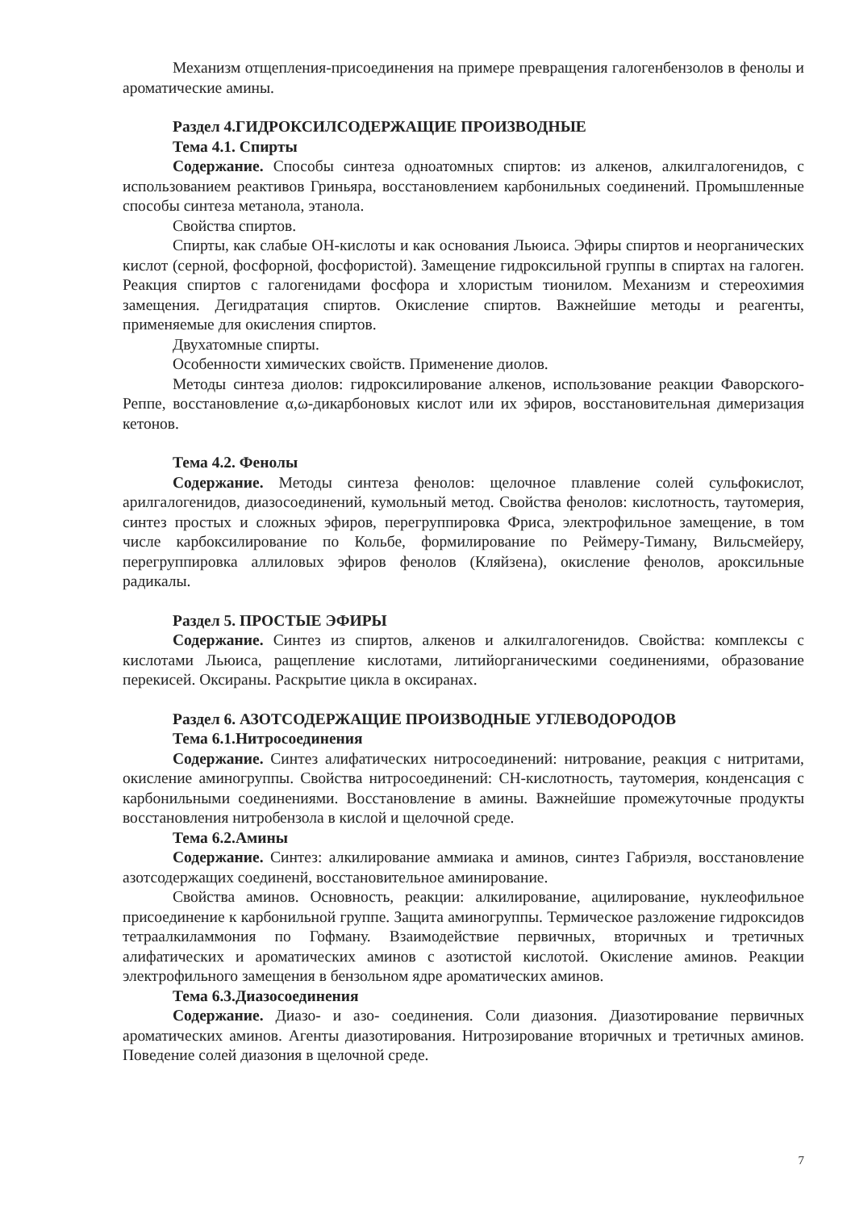Механизм отщепления-присоединения на примере превращения галогенбензолов в фенолы и ароматические амины.
Раздел 4.ГИДРОКСИЛСОДЕРЖАЩИЕ ПРОИЗВОДНЫЕ
Тема 4.1. Спирты
Содержание. Способы синтеза одноатомных спиртов: из алкенов, алкилгалогенидов, с использованием реактивов Гриньяра, восстановлением карбонильных соединений. Промышленные способы синтеза метанола, этанола.
Свойства спиртов.
Спирты, как слабые ОН-кислоты и как основания Льюиса. Эфиры спиртов и неорганических кислот (серной, фосфорной, фосфористой). Замещение гидроксильной группы в спиртах на галоген. Реакция спиртов с галогенидами фосфора и хлористым тионилом. Механизм и стереохимия замещения. Дегидратация спиртов. Окисление спиртов. Важнейшие методы и реагенты, применяемые для окисления спиртов.
Двухатомные спирты.
Особенности химических свойств. Применение диолов.
Методы синтеза диолов: гидроксилирование алкенов, использование реакции Фаворского-Реппе, восстановление α,ω-дикарбоновых кислот или их эфиров, восстановительная димеризация кетонов.
Тема 4.2. Фенолы
Содержание. Методы синтеза фенолов: щелочное плавление солей сульфокислот, арилгалогенидов, диазосоединений, кумольный метод. Свойства фенолов: кислотность, таутомерия, синтез простых и сложных эфиров, перегруппировка Фриса, электрофильное замещение, в том числе карбоксилирование по Кольбе, формилирование по Реймеру-Тиману, Вильсмейеру, перегруппировка аллиловых эфиров фенолов (Кляйзена), окисление фенолов, ароксильные радикалы.
Раздел 5. ПРОСТЫЕ ЭФИРЫ
Содержание. Синтез из спиртов, алкенов и алкилгалогенидов. Свойства: комплексы с кислотами Льюиса, ращепление кислотами, литийорганическими соединениями, образование перекисей. Оксираны. Раскрытие цикла в оксиранах.
Раздел 6. АЗОТСОДЕРЖАЩИЕ ПРОИЗВОДНЫЕ УГЛЕВОДОРОДОВ
Тема 6.1.Нитросоединения
Содержание. Синтез алифатических нитросоединений: нитрование, реакция с нитритами, окисление аминогруппы. Свойства нитросоединений: СН-кислотность, таутомерия, конденсация с карбонильными соединениями. Восстановление в амины. Важнейшие промежуточные продукты восстановления нитробензола в кислой и щелочной среде.
Тема 6.2.Амины
Содержание. Синтез: алкилирование аммиака и аминов, синтез Габриэля, восстановление азотсодержащих соединенй, восстановительное аминирование.
Свойства аминов. Основность, реакции: алкилирование, ацилирование, нуклеофильное присоединение к карбонильной группе. Защита аминогруппы. Термическое разложение гидроксидов тетраалкиламмония по Гофману. Взаимодействие первичных, вторичных и третичных алифатических и ароматических аминов с азотистой кислотой. Окисление аминов. Реакции электрофильного замещения в бензольном ядре ароматических аминов.
Тема 6.3.Диазосоединения
Содержание. Диазо- и азо- соединения. Соли диазония. Диазотирование первичных ароматических аминов. Агенты диазотирования. Нитрозирование вторичных и третичных аминов. Поведение солей диазония в щелочной среде.
7